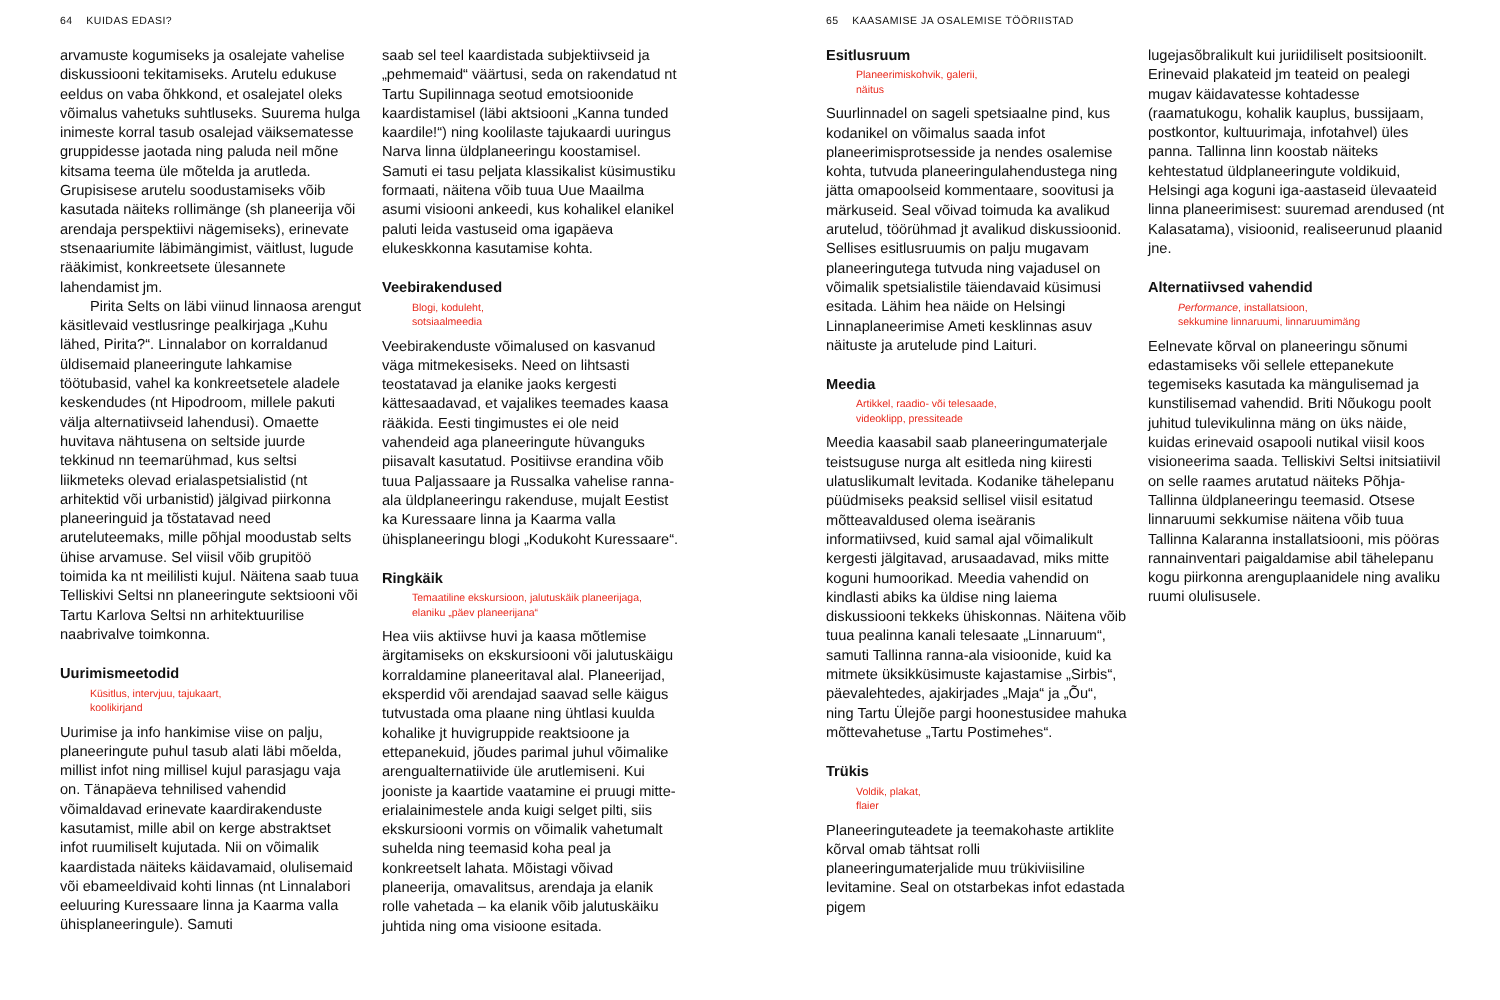64 KUIDAS EDASI?
arvamuste kogumiseks ja osalejate vahelise diskussiooni tekitamiseks. Arutelu edukuse eeldus on vaba õhkkond, et osalejatel oleks võimalus vahetuks suhtluseks. Suurema hulga inimeste korral tasub osalejad väiksematesse gruppidesse jaotada ning paluda neil mõne kitsama teema üle mõtelda ja arutleda. Grupisisese arutelu soodustamiseks võib kasutada näiteks rollimänge (sh planeerija või arendaja perspektiivi nägemiseks), erinevate stsenaariumite läbimängimist, väitlust, lugude rääkimist, konkreetsete ülesannete lahendamist jm.
Pirita Selts on läbi viinud linnaosa arengut käsitlevaid vestlusringe pealkirjaga „Kuhu lähed, Pirita?“. Linnalabor on korraldanud üldisemaid planeeringute lahkamise töötubasid, vahel ka konkreetsetele aladele keskendudes (nt Hipodroom, millele pakuti välja alternatiivseid lahendusi). Omaette huvitava nähtusena on seltside juurde tekkinud nn teemarühmad, kus seltsi liikmeteks olevad erialaspetsialistid (nt arhitektid või urbanistid) jälgivad piirkonna planeeringuid ja tõstatavad need aruteluteemaks, mille põhjal moodustab selts ühise arvamuse. Sel viisil võib grupitöö toimida ka nt meililisti kujul. Näitena saab tuua Telliskivi Seltsi nn planeeringute sektsiooni või Tartu Karlova Seltsi nn arhitektuurilise naabrivalve toimkonna.
Uurimismeetodid
Küsitlus, intervjuu, tajukaart,
koolikirjand
Uurimise ja info hankimise viise on palju, planeeringute puhul tasub alati läbi mõelda, millist infot ning millisel kujul parasjagu vaja on. Tänapäeva tehnilised vahendid võimaldavad erinevate kaardirakenduste kasutamist, mille abil on kerge abstraktset infot ruumiliselt kujutada. Nii on võimalik kaardistada näiteks käidavamaid, olulisemaid või ebameeldivaid kohti linnas (nt Linnalabori eeluuring Kuressaare linna ja Kaarma valla ühisplaneeringule). Samuti
saab sel teel kaardistada subjektiivseid ja „pehmemaid“ väärtusi, seda on rakendatud nt Tartu Supilinnaga seotud emotsioonide kaardistamisel (läbi aktsiooni „Kanna tunded kaardile!“) ning koolilaste tajukaardi uuringus Narva linna üldplaneeringu koostamisel. Samuti ei tasu peljata klassikalist küsimustiku formaati, näitena võib tuua Uue Maailma asumi visiooni ankeedi, kus kohalikel elanikel paluti leida vastuseid oma igapäeva elukeskkonna kasutamise kohta.
Veebirakendused
Blogi, koduleht,
sotsiaalmeedia
Veebirakenduste võimalused on kasvanud väga mitmekesiseks. Need on lihtsasti teostatavad ja elanike jaoks kergesti kättesaadavad, et vajalikes teemades kaasa rääkida. Eesti tingimustes ei ole neid vahendeid aga planeeringute hüvanguks piisavalt kasutatud. Positiivse erandina võib tuua Paljassaare ja Russalka vahelise ranna-ala üldplaneeringu rakenduse, mujalt Eestist ka Kuressaare linna ja Kaarma valla ühisplaneeringu blogi „Kodukoht Kuressaare“.
Ringkäik
Temaatiline ekskursioon, jalutuskäik planeerijaga,
elaniku „päev planeerijana“
Hea viis aktiivse huvi ja kaasa mõtlemise ärgitamiseks on ekskursiooni või jalutuskäigu korraldamine planeeritaval alal. Planeerijad, eksperdid või arendajad saavad selle käigus tutvustada oma plaane ning ühtlasi kuulda kohalike jt huvigruppide reaktsioone ja ettepanekuid, jõudes parimal juhul võimalike arengualternatiivide üle arutlemiseni. Kui jooniste ja kaartide vaatamine ei pruugi mitte-erialainimestele anda kuigi selget pilti, siis ekskursiooni vormis on võimalik vahetumalt suhelda ning teemasid koha peal ja konkreetselt lahata. Mõistagi võivad planeerija, omavalitsus, arendaja ja elanik rolle vahetada – ka elanik võib jalutuskäiku juhtida ning oma visioone esitada.
65 KAASAMISE JA OSALEMISE TÖÖRIISTAD
Esitlusruum
Planeerimiskohvik, galerii,
näitus
Suurlinnadel on sageli spetsiaalne pind, kus kodanikel on võimalus saada infot planeerimisprotsesside ja nendes osalemise kohta, tutvuda planeeringulahendustega ning jätta omapoolseid kommentaare, soovitusi ja märkuseid. Seal võivad toimuda ka avalikud arutelud, töörühmad jt avalikud diskussioonid. Sellises esitlusruumis on palju mugavam planeeringutega tutvuda ning vajadusel on võimalik spetsialistile täiendavaid küsimusi esitada. Lähim hea näide on Helsingi Linnaplaneerimise Ameti kesklinnas asuv näituste ja arutelude pind Laituri.
Meedia
Artikkel, raadio- või telesaade,
videoklipp, pressiteade
Meedia kaasabil saab planeeringumaterjale teistsuguse nurga alt esitleda ning kiiresti ulatuslikumalt levitada. Kodanike tähelepanu püüdmiseks peaksid sellisel viisil esitatud mõtteavaldused olema iseäranis informatiivsed, kuid samal ajal võimalikult kergesti jälgitavad, arusaadavad, miks mitte koguni humoorikad. Meedia vahendid on kindlasti abiks ka üldise ning laiema diskussiooni tekkeks ühiskonnas. Näitena võib tuua pealinna kanali telesaate „Linnaruum“, samuti Tallinna ranna-ala visioonide, kuid ka mitmete üksikküsimuste kajastamise „Sirbis“, päevalehtedes, ajakirjades „Maja“ ja „Õu“, ning Tartu Ülejõe pargi hoonestusidee mahuka mõttevahetuse „Tartu Postimehes“.
Trükis
Voldik, plakat,
flaier
Planeeringuteadete ja teemakohaste artiklite kõrval omab tähtsat rolli planeeringumaterjalide muu trükiviisiline levitamine. Seal on otstarbekas infot edastada pigem
lugejasõbralikult kui juriidiliselt positsioonilt. Erinevaid plakateid jm teateid on pealegi mugav käidavatesse kohtadesse (raamatukogu, kohalik kauplus, bussijaam, postkontor, kultuurimaja, infotahvel) üles panna. Tallinna linn koostab näiteks kehtestatud üldplaneeringute voldikuid, Helsingi aga koguni iga-aastaseid ülevaateid linna planeerimisest: suuremad arendused (nt Kalasatama), visioonid, realiseerunud plaanid jne.
Alternatiivsed vahendid
Performance, installatsioon,
sekkumine linnaruumi, linnaruumimäng
Eelnevate kõrval on planeeringu sõnumi edastamiseks või sellele ettepanekute tegemiseks kasutada ka mängulisemad ja kunstilisemad vahendid. Briti Nõukogu poolt juhitud tulevikulinna mäng on üks näide, kuidas erinevaid osapooli nutikal viisil koos visioneerima saada. Telliskivi Seltsi initsiatiivil on selle raames arutatud näiteks Põhja-Tallinna üldplaneeringu teemasid. Otsese linnaruumi sekkumise näitena võib tuua Tallinna Kalaranna installatsiooni, mis pööras rannainventari paigaldamise abil tähelepanu kogu piirkonna arenguplaanidele ning avaliku ruumi olulisusele.